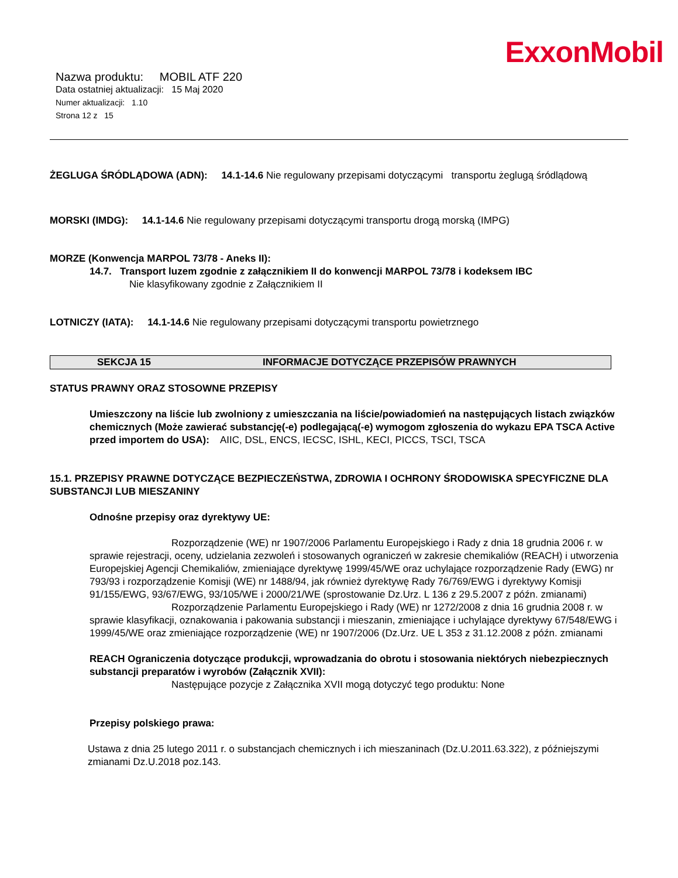ExxonMobil
Nazwa produktu: MOBIL ATF 220
Data ostatniej aktualizacji: 15 Maj 2020
Numer aktualizacji: 1.10
Strona 12 z 15
ŻEGLUGA ŚRÓDLĄDOWA (ADN): 14.1-14.6 Nie regulowany przepisami dotyczącymi transportu żeglugą śródlądową
MORSKI (IMDG): 14.1-14.6 Nie regulowany przepisami dotyczącymi transportu drogą morską (IMPG)
MORZE (Konwencja MARPOL 73/78 - Aneks II):
14.7. Transport luzem zgodnie z załącznikiem II do konwencji MARPOL 73/78 i kodeksem IBC
Nie klasyfikowany zgodnie z Załącznikiem II
LOTNICZY (IATA): 14.1-14.6 Nie regulowany przepisami dotyczącymi transportu powietrznego
SEKCJA 15 INFORMACJE DOTYCZĄCE PRZEPISÓW PRAWNYCH
STATUS PRAWNY ORAZ STOSOWNE PRZEPISY
Umieszczony na liście lub zwolniony z umieszczania na liście/powiadomień na następujących listach związków chemicznych (Może zawierać substancję(-e) podlegającą(-e) wymogom zgłoszenia do wykazu EPA TSCA Active przed importem do USA): AIIC, DSL, ENCS, IECSC, ISHL, KECI, PICCS, TSCI, TSCA
15.1. PRZEPISY PRAWNE DOTYCZĄCE BEZPIECZEŃSTWA, ZDROWIA I OCHRONY ŚRODOWISKA SPECYFICZNE DLA SUBSTANCJI LUB MIESZANINY
Odnośne przepisy oraz dyrektywy UE:
Rozporządzenie (WE) nr 1907/2006 Parlamentu Europejskiego i Rady z dnia 18 grudnia 2006 r. w sprawie rejestracji, oceny, udzielania zezwoleń i stosowanych ograniczeń w zakresie chemikaliów (REACH) i utworzenia Europejskiej Agencji Chemikaliów, zmieniające dyrektywę 1999/45/WE oraz uchylające rozporządzenie Rady (EWG) nr 793/93 i rozporządzenie Komisji (WE) nr 1488/94, jak również dyrektywę Rady 76/769/EWG i dyrektywy Komisji 91/155/EWG, 93/67/EWG, 93/105/WE i 2000/21/WE (sprostowanie Dz.Urz. L 136 z 29.5.2007 z późn. zmianami)
Rozporządzenie Parlamentu Europejskiego i Rady (WE) nr 1272/2008 z dnia 16 grudnia 2008 r. w sprawie klasyfikacji, oznakowania i pakowania substancji i mieszanin, zmieniające i uchylające dyrektywy 67/548/EWG i 1999/45/WE oraz zmieniające rozporządzenie (WE) nr 1907/2006 (Dz.Urz. UE L 353 z 31.12.2008 z późn. zmianami
REACH Ograniczenia dotyczące produkcji, wprowadzania do obrotu i stosowania niektórych niebezpiecznych substancji preparatów i wyrobów (Załącznik XVII):
Następujące pozycje z Załącznika XVII mogą dotyczyć tego produktu: None
Przepisy polskiego prawa:
Ustawa z dnia 25 lutego 2011 r. o substancjach chemicznych i ich mieszaninach (Dz.U.2011.63.322), z późniejszymi zmianami Dz.U.2018 poz.143.